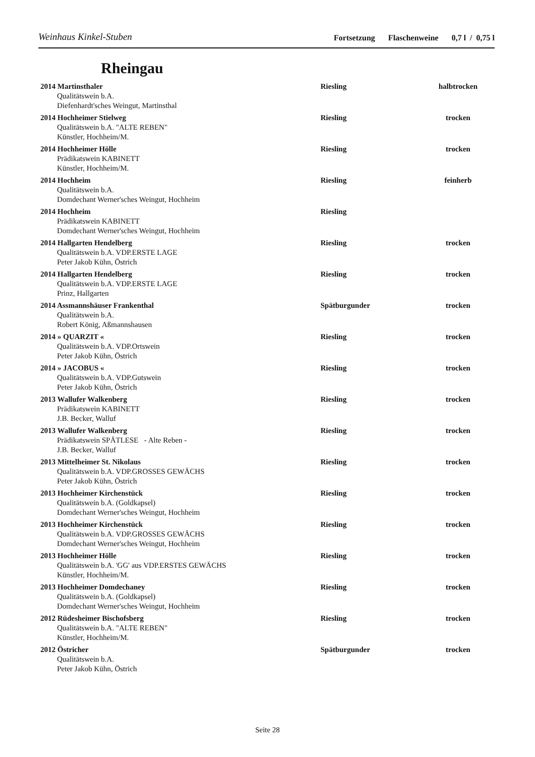Weinhaus Kinkel-Stuben
Fortsetzung Flaschenweine 0,7 l / 0,75 l
Rheingau
| 2014 Martinsthaler Qualitätswein b.A. Diefenhardt'sches Weingut, Martinsthal | Riesling | halbtrocken |
| 2014 Hochheimer Stielweg Qualitätswein b.A. "ALTE REBEN" Künstler, Hochheim/M. | Riesling | trocken |
| 2014 Hochheimer Hölle Prädikatswein KABINETT Künstler, Hochheim/M. | Riesling | trocken |
| 2014 Hochheim Qualitätswein b.A. Domdechant Werner'sches Weingut, Hochheim | Riesling | feinherb |
| 2014 Hochheim Prädikatswein KABINETT Domdechant Werner'sches Weingut, Hochheim | Riesling | |
| 2014 Hallgarten Hendelberg Qualitätswein b.A. VDP.ERSTE LAGE Peter Jakob Kühn, Östrich | Riesling | trocken |
| 2014 Hallgarten Hendelberg Qualitätswein b.A. VDP.ERSTE LAGE Prinz, Hallgarten | Riesling | trocken |
| 2014 Assmannshäuser Frankenthal Qualitätswein b.A. Robert König, Aßmannshausen | Spätburgunder | trocken |
| 2014 » QUARZIT « Qualitätswein b.A. VDP.Ortswein Peter Jakob Kühn, Östrich | Riesling | trocken |
| 2014 » JACOBUS « Qualitätswein b.A. VDP.Gutswein Peter Jakob Kühn, Östrich | Riesling | trocken |
| 2013 Wallufer Walkenberg Prädikatswein KABINETT J.B. Becker, Walluf | Riesling | trocken |
| 2013 Wallufer Walkenberg Prädikatswein SPÄTLESE - Alte Reben - J.B. Becker, Walluf | Riesling | trocken |
| 2013 Mittelheimer St. Nikolaus Qualitätswein b.A. VDP.GROSSES GEWÄCHS Peter Jakob Kühn, Östrich | Riesling | trocken |
| 2013 Hochheimer Kirchenstück Qualitätswein b.A. (Goldkapsel) Domdechant Werner'sches Weingut, Hochheim | Riesling | trocken |
| 2013 Hochheimer Kirchenstück Qualitätswein b.A. VDP.GROSSES GEWÄCHS Domdechant Werner'sches Weingut, Hochheim | Riesling | trocken |
| 2013 Hochheimer Hölle Qualitätswein b.A. 'GG' aus VDP.ERSTES GEWÄCHS Künstler, Hochheim/M. | Riesling | trocken |
| 2013 Hochheimer Domdechaney Qualitätswein b.A. (Goldkapsel) Domdechant Werner'sches Weingut, Hochheim | Riesling | trocken |
| 2012 Rüdesheimer Bischofsberg Qualitätswein b.A. "ALTE REBEN" Künstler, Hochheim/M. | Riesling | trocken |
| 2012 Östricher Qualitätswein b.A. Peter Jakob Kühn, Östrich | Spätburgunder | trocken |
Seite 28